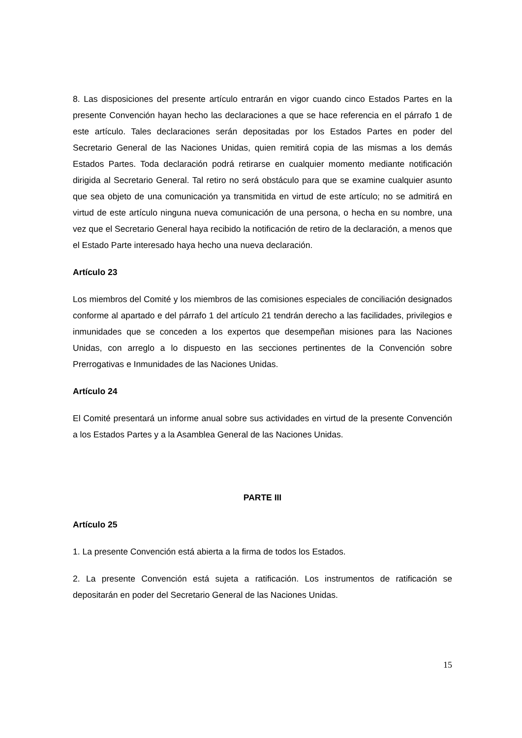8. Las disposiciones del presente artículo entrarán en vigor cuando cinco Estados Partes en la presente Convención hayan hecho las declaraciones a que se hace referencia en el párrafo 1 de este artículo. Tales declaraciones serán depositadas por los Estados Partes en poder del Secretario General de las Naciones Unidas, quien remitirá copia de las mismas a los demás Estados Partes. Toda declaración podrá retirarse en cualquier momento mediante notificación dirigida al Secretario General. Tal retiro no será obstáculo para que se examine cualquier asunto que sea objeto de una comunicación ya transmitida en virtud de este artículo; no se admitirá en virtud de este artículo ninguna nueva comunicación de una persona, o hecha en su nombre, una vez que el Secretario General haya recibido la notificación de retiro de la declaración, a menos que el Estado Parte interesado haya hecho una nueva declaración.
Artículo 23
Los miembros del Comité y los miembros de las comisiones especiales de conciliación designados conforme al apartado e del párrafo 1 del artículo 21 tendrán derecho a las facilidades, privilegios e inmunidades que se conceden a los expertos que desempeñan misiones para las Naciones Unidas, con arreglo a lo dispuesto en las secciones pertinentes de la Convención sobre Prerrogativas e Inmunidades de las Naciones Unidas.
Artículo 24
El Comité presentará un informe anual sobre sus actividades en virtud de la presente Convención a los Estados Partes y a la Asamblea General de las Naciones Unidas.
PARTE III
Artículo 25
1. La presente Convención está abierta a la firma de todos los Estados.
2. La presente Convención está sujeta a ratificación. Los instrumentos de ratificación se depositarán en poder del Secretario General de las Naciones Unidas.
15